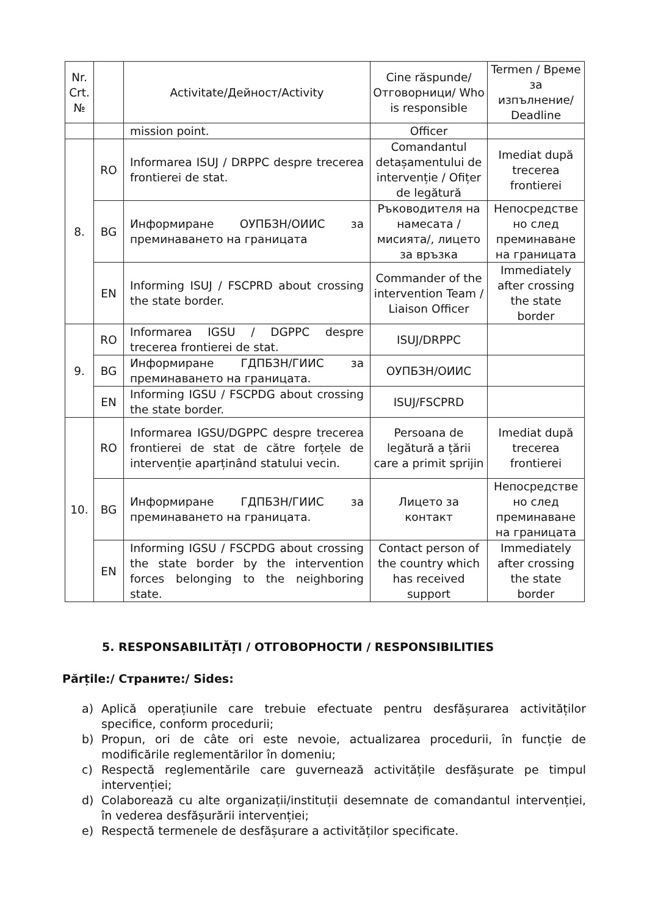| Nr. Crt. № | | Activitate/Дейност/Activity | Cine răspunde/ Отговорници/ Who is responsible | Termen / Време за изпълнение/ Deadline |
| --- | --- | --- | --- | --- |
| | | mission point. | Officer | |
| 8. | RO | Informarea ISUJ / DRPPC despre trecerea frontierei de stat. | Comandantul detașamentului de intervenție / Ofițer de legătură | Imediat după trecerea frontierei |
| | BG | Информиране ОУПБЗН/ОИИС за преминаването на границата | Ръководителя на намесата /мисията/, лицето за връзка | Непосредстве но след преминаване на границата |
| | EN | Informing ISUJ / FSCPRD about crossing the state border. | Commander of the intervention Team / Liaison Officer | Immediately after crossing the state border |
| 9. | RO | Informarea IGSU / DGPPC despre trecerea frontierei de stat. | ISUJ/DRPPC | |
| | BG | Информиране ГДПБЗН/ГИИС за преминаването на границата. | ОУПБЗН/ОИИС | |
| | EN | Informing IGSU / FSCPDG about crossing the state border. | ISUJ/FSCPRD | |
| 10. | RO | Informarea IGSU/DGPPC despre trecerea frontierei de stat de către forțele de intervenție aparținând statului vecin. | Persoana de legătură a țării care a primit sprijin | Imediat după trecerea frontierei |
| | BG | Информиране ГДПБЗН/ГИИС за преминаването на границата. | Лицето за контакт | Непосредстве но след преминаване на границата |
| | EN | Informing IGSU / FSCPDG about crossing the state border by the intervention forces belonging to the neighboring state. | Contact person of the country which has received support | Immediately after crossing the state border |
5. RESPONSABILITĂȚI / ОТГОВОРНОСТИ / RESPONSIBILITIES
Părțile:/ Страните:/ Sides:
a) Aplică operațiunile care trebuie efectuate pentru desfășurarea activităților specifice, conform procedurii;
b) Propun, ori de câte ori este nevoie, actualizarea procedurii, în funcție de modificările reglementărilor în domeniu;
c) Respectă reglementările care guvernează activitățile desfășurate pe timpul intervenției;
d) Colaborează cu alte organizații/instituții desemnate de comandantul intervenției, în vederea desfășurării intervenției;
e) Respectă termenele de desfășurare a activităților specificate.